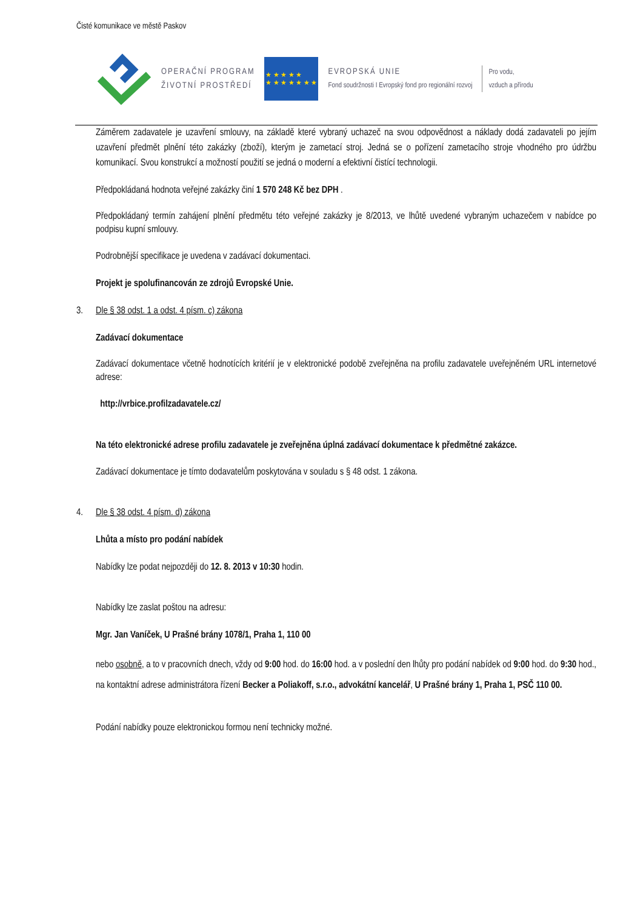Čisté komunikace ve městě Paskov
OPERAČNÍ PROGRAM
ŽIVOTNÍ PROSTŘEDÍ
★ ★ ★ ★ ★
★ ★ ★ ★ ★ ★ ★
EVROPSKÁ UNIE
Fond soudržnosti I Evropský fond pro regionální rozvoj
Pro vodu,
vzduch a přírodu
Záměrem zadavatele je uzavření smlouvy, na základě které vybraný uchazeč na svou odpovědnost a náklady dodá zadavateli po jejím uzavření předmět plnění této zakázky (zboží), kterým je zametací stroj. Jedná se o pořízení zametacího stroje vhodného pro údržbu komunikací. Svou konstrukcí a možností použití se jedná o moderní a efektivní čistící technologii.
Předpokládaná hodnota veřejné zakázky činí 1 570 248 Kč bez DPH .
Předpokládaný termín zahájení plnění předmětu této veřejné zakázky je 8/2013, ve lhůtě uvedené vybraným uchazečem v nabídce po podpisu kupní smlouvy.
Podrobnější specifikace je uvedena v zadávací dokumentaci.
Projekt je spolufinancován ze zdrojů Evropské Unie.
3. Dle § 38 odst. 1 a odst. 4 písm. c) zákona
Zadávací dokumentace
Zadávací dokumentace včetně hodnotících kritérií je v elektronické podobě zveřejněna na profilu zadavatele uveřejněném URL internetové adrese:
http://vrbice.profilzadavatele.cz/
Na této elektronické adrese profilu zadavatele je zveřejněna úplná zadávací dokumentace k předmětné zakázce.
Zadávací dokumentace je tímto dodavatelům poskytována v souladu s § 48 odst. 1 zákona.
4. Dle § 38 odst. 4 písm. d) zákona
Lhůta a místo pro podání nabídek
Nabídky lze podat nejpozději do 12. 8. 2013 v 10:30 hodin.
Nabídky lze zaslat poštou na adresu:
Mgr. Jan Vaníček, U Prašné brány 1078/1, Praha 1, 110 00
nebo osobně, a to v pracovních dnech, vždy od 9:00 hod. do 16:00 hod. a v poslední den lhůty pro podání nabídek od 9:00 hod. do 9:30 hod., na kontaktní adrese administrátora řízení Becker a Poliakoff, s.r.o., advokátní kancelář, U Prašné brány 1, Praha 1, PSČ 110 00.
Podání nabídky pouze elektronickou formou není technicky možné.